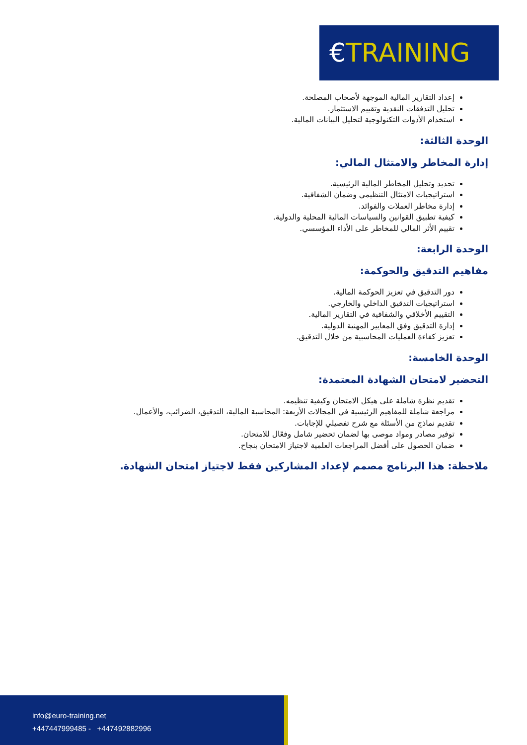€TRAINING
إعداد التقارير المالية الموجهة لأصحاب المصلحة.
تحليل التدفقات النقدية وتقييم الاستثمار.
استخدام الأدوات التكنولوجية لتحليل البيانات المالية.
الوحدة الثالثة:
إدارة المخاطر والامتثال المالي:
تحديد وتحليل المخاطر المالية الرئيسية.
استراتيجيات الامتثال التنظيمي وضمان الشفافية.
إدارة مخاطر العملات والفوائد.
كيفية تطبيق القوانين والسياسات المالية المحلية والدولية.
تقييم الأثر المالي للمخاطر على الأداء المؤسسي.
الوحدة الرابعة:
مفاهيم التدقيق والحوكمة:
دور التدقيق في تعزيز الحوكمة المالية.
استراتيجيات التدقيق الداخلي والخارجي.
التقييم الأخلاقي والشفافية في التقارير المالية.
إدارة التدقيق وفق المعايير المهنية الدولية.
تعزيز كفاءة العمليات المحاسبية من خلال التدقيق.
الوحدة الخامسة:
التحضير لامتحان الشهادة المعتمدة:
تقديم نظرة شاملة على هيكل الامتحان وكيفية تنظيمه.
مراجعة شاملة للمفاهيم الرئيسية في المجالات الأربعة: المحاسبة المالية، التدقيق، الضرائب، والأعمال.
تقديم نماذج من الأسئلة مع شرح تفصيلي للإجابات.
توفير مصادر ومواد موصى بها لضمان تحضير شامل وفعّال للامتحان.
ضمان الحصول على أفضل المراجعات العلمية لاجتياز الامتحان بنجاح.
ملاحظة: هذا البرنامج مصمم لإعداد المشاركين فقط لاجتياز امتحان الشهادة.
info@euro-training.net
+447447999485 - +447492882996